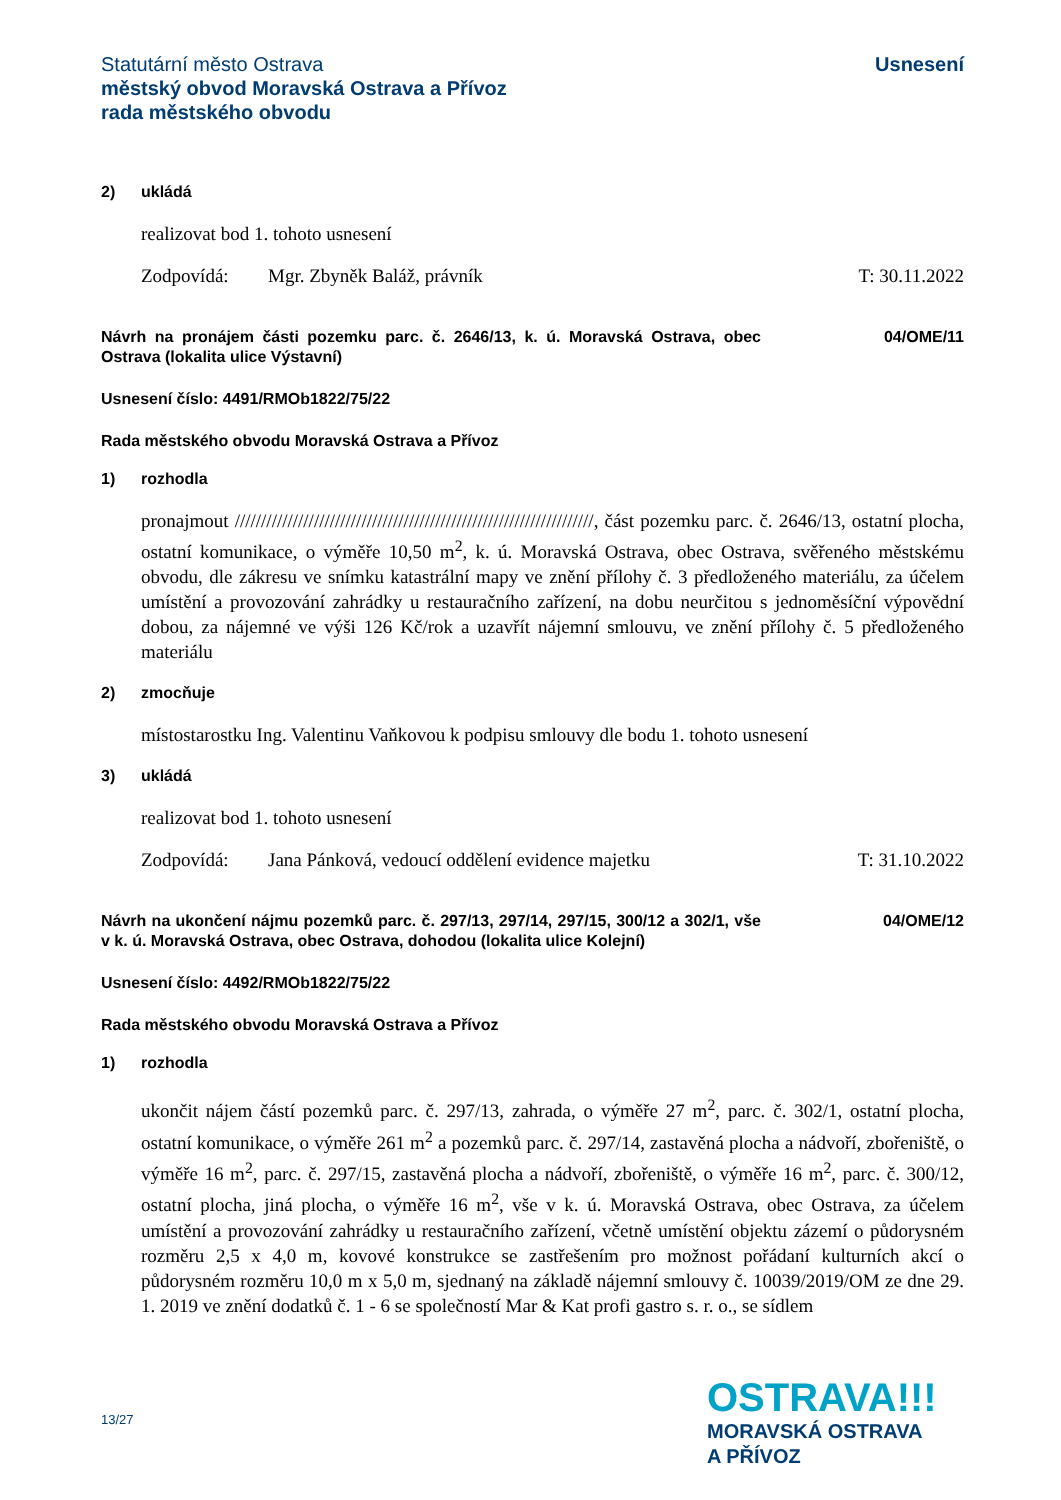Statutární město Ostrava
městský obvod Moravská Ostrava a Přívoz
rada městského obvodu
Usnesení
2) ukládá
realizovat bod 1. tohoto usnesení
Zodpovídá: Mgr. Zbyněk Baláž, právník T: 30.11.2022
Návrh na pronájem části pozemku parc. č. 2646/13, k. ú. Moravská Ostrava, obec Ostrava (lokalita ulice Výstavní)
04/OME/11
Usnesení číslo: 4491/RMOb1822/75/22
Rada městského obvodu Moravská Ostrava a Přívoz
1) rozhodla
pronajmout ////////////////////////////////////////////////////////////////////, část pozemku parc. č. 2646/13, ostatní plocha, ostatní komunikace, o výměře 10,50 m<sup>2</sup>, k. ú. Moravská Ostrava, obec Ostrava, svěřeného městskému obvodu, dle zákresu ve snímku katastrální mapy ve znění přílohy č. 3 předloženého materiálu, za účelem umístění a provozování zahrádky u restauračního zařízení, na dobu neurčitou s jednoměsíční výpovědní dobou, za nájemné ve výši 126 Kč/rok a uzavřít nájemní smlouvu, ve znění přílohy č. 5 předloženého materiálu
2) zmocňuje
místostarostku Ing. Valentinu Vaňkovou k podpisu smlouvy dle bodu 1. tohoto usnesení
3) ukládá
realizovat bod 1. tohoto usnesení
Zodpovídá: Jana Pánková, vedoucí oddělení evidence majetku T: 31.10.2022
Návrh na ukončení nájmu pozemků parc. č. 297/13, 297/14, 297/15, 300/12 a 302/1, vše v k. ú. Moravská Ostrava, obec Ostrava, dohodou (lokalita ulice Kolejní)
04/OME/12
Usnesení číslo: 4492/RMOb1822/75/22
Rada městského obvodu Moravská Ostrava a Přívoz
1) rozhodla
ukončit nájem částí pozemků parc. č. 297/13, zahrada, o výměře 27 m<sup>2</sup>, parc. č. 302/1, ostatní plocha, ostatní komunikace, o výměře 261 m<sup>2</sup> a pozemků parc. č. 297/14, zastavěná plocha a nádvoří, zbořeniště, o výměře 16 m<sup>2</sup>, parc. č. 297/15, zastavěná plocha a nádvoří, zbořeniště, o výměře 16 m<sup>2</sup>, parc. č. 300/12, ostatní plocha, jiná plocha, o výměře 16 m<sup>2</sup>, vše v k. ú. Moravská Ostrava, obec Ostrava, za účelem umístění a provozování zahrádky u restauračního zařízení, včetně umístění objektu zázemí o půdorysném rozměru 2,5 x 4,0 m, kovové konstrukce se zastřešením pro možnost pořádaní kulturních akcí o půdorysném rozměru 10,0 m x 5,0 m, sjednaný na základě nájemní smlouvy č. 10039/2019/OM ze dne 29. 1. 2019 ve znění dodatků č. 1 - 6 se společností Mar & Kat profi gastro s. r. o., se sídlem
13/27
OSTRAVA!!!
MORAVSKÁ OSTRAVA
A PŘÍVOZ